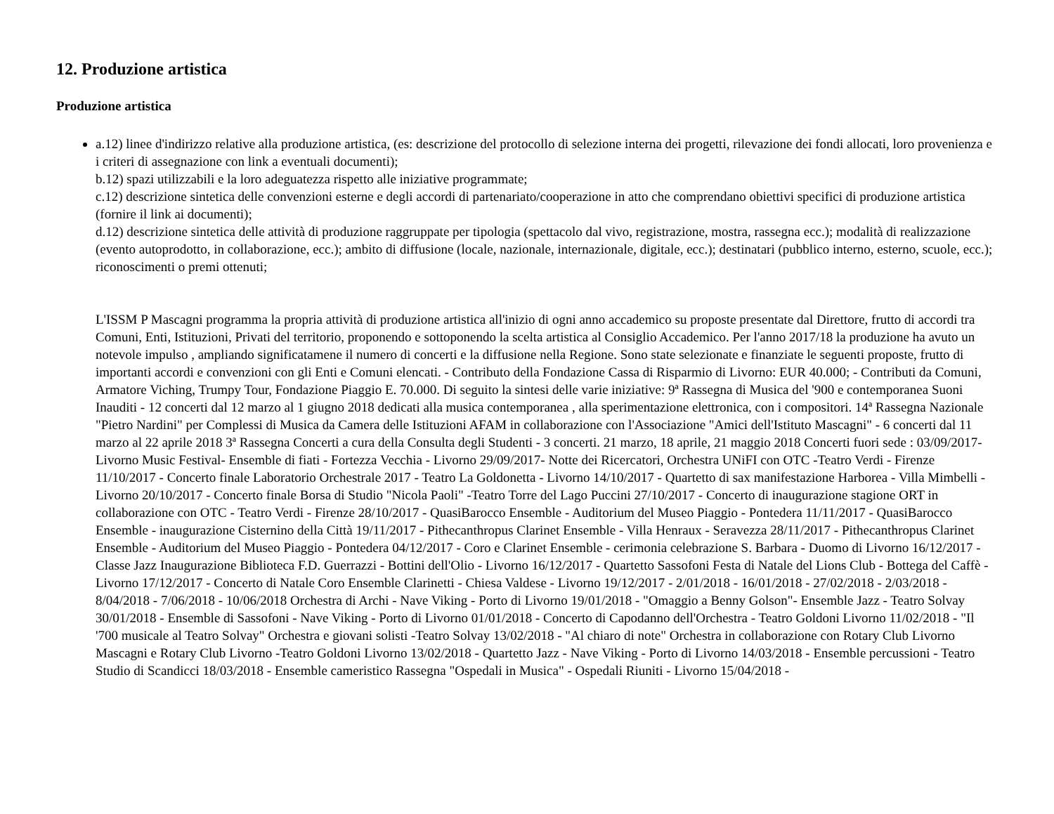12. Produzione artistica
Produzione artistica
a.12) linee d'indirizzo relative alla produzione artistica, (es: descrizione del protocollo di selezione interna dei progetti, rilevazione dei fondi allocati, loro provenienza e i criteri di assegnazione con link a eventuali documenti);
b.12) spazi utilizzabili e la loro adeguatezza rispetto alle iniziative programmate;
c.12) descrizione sintetica delle convenzioni esterne e degli accordi di partenariato/cooperazione in atto che comprendano obiettivi specifici di produzione artistica (fornire il link ai documenti);
d.12) descrizione sintetica delle attività di produzione raggruppate per tipologia (spettacolo dal vivo, registrazione, mostra, rassegna ecc.); modalità di realizzazione (evento autoprodotto, in collaborazione, ecc.); ambito di diffusione (locale, nazionale, internazionale, digitale, ecc.); destinatari (pubblico interno, esterno, scuole, ecc.); riconoscimenti o premi ottenuti;
L'ISSM P Mascagni programma la propria attività di produzione artistica all'inizio di ogni anno accademico su proposte presentate dal Direttore, frutto di accordi tra Comuni, Enti, Istituzioni, Privati del territorio, proponendo e sottoponendo la scelta artistica al Consiglio Accademico. Per l'anno 2017/18 la produzione ha avuto un notevole impulso , ampliando significatamene il numero di concerti e la diffusione nella Regione. Sono state selezionate e finanziate le seguenti proposte, frutto di importanti accordi e convenzioni con gli Enti e Comuni elencati. - Contributo della Fondazione Cassa di Risparmio di Livorno: EUR 40.000; - Contributi da Comuni, Armatore Viching, Trumpy Tour, Fondazione Piaggio E. 70.000. Di seguito la sintesi delle varie iniziative: 9ª Rassegna di Musica del '900 e contemporanea Suoni Inauditi - 12 concerti dal 12 marzo al 1 giugno 2018 dedicati alla musica contemporanea , alla sperimentazione elettronica, con i compositori. 14ª Rassegna Nazionale "Pietro Nardini" per Complessi di Musica da Camera delle Istituzioni AFAM in collaborazione con l'Associazione "Amici dell'Istituto Mascagni" - 6 concerti dal 11 marzo al 22 aprile 2018 3ª Rassegna Concerti a cura della Consulta degli Studenti - 3 concerti. 21 marzo, 18 aprile, 21 maggio 2018 Concerti fuori sede : 03/09/2017- Livorno Music Festival- Ensemble di fiati - Fortezza Vecchia - Livorno 29/09/2017- Notte dei Ricercatori, Orchestra UNiFI con OTC -Teatro Verdi - Firenze 11/10/2017 - Concerto finale Laboratorio Orchestrale 2017 - Teatro La Goldonetta - Livorno 14/10/2017 - Quartetto di sax manifestazione Harborea - Villa Mimbelli - Livorno 20/10/2017 - Concerto finale Borsa di Studio "Nicola Paoli" -Teatro Torre del Lago Puccini 27/10/2017 - Concerto di inaugurazione stagione ORT in collaborazione con OTC - Teatro Verdi - Firenze 28/10/2017 - QuasiBarocco Ensemble - Auditorium del Museo Piaggio - Pontedera 11/11/2017 - QuasiBarocco Ensemble - inaugurazione Cisternino della Città 19/11/2017 - Pithecanthropus Clarinet Ensemble - Villa Henraux - Seravezza 28/11/2017 - Pithecanthropus Clarinet Ensemble - Auditorium del Museo Piaggio - Pontedera 04/12/2017 - Coro e Clarinet Ensemble - cerimonia celebrazione S. Barbara - Duomo di Livorno 16/12/2017 - Classe Jazz Inaugurazione Biblioteca F.D. Guerrazzi - Bottini dell'Olio - Livorno 16/12/2017 - Quartetto Sassofoni Festa di Natale del Lions Club - Bottega del Caffè - Livorno 17/12/2017 - Concerto di Natale Coro Ensemble Clarinetti - Chiesa Valdese - Livorno 19/12/2017 - 2/01/2018 - 16/01/2018 - 27/02/2018 - 2/03/2018 - 8/04/2018 - 7/06/2018 - 10/06/2018 Orchestra di Archi - Nave Viking - Porto di Livorno 19/01/2018 - "Omaggio a Benny Golson"- Ensemble Jazz - Teatro Solvay 30/01/2018 - Ensemble di Sassofoni - Nave Viking - Porto di Livorno 01/01/2018 - Concerto di Capodanno dell'Orchestra - Teatro Goldoni Livorno 11/02/2018 - "Il '700 musicale al Teatro Solvay" Orchestra e giovani solisti -Teatro Solvay 13/02/2018 - "Al chiaro di note" Orchestra in collaborazione con Rotary Club Livorno Mascagni e Rotary Club Livorno -Teatro Goldoni Livorno 13/02/2018 - Quartetto Jazz - Nave Viking - Porto di Livorno 14/03/2018 - Ensemble percussioni - Teatro Studio di Scandicci 18/03/2018 - Ensemble cameristico Rassegna "Ospedali in Musica" - Ospedali Riuniti - Livorno 15/04/2018 -